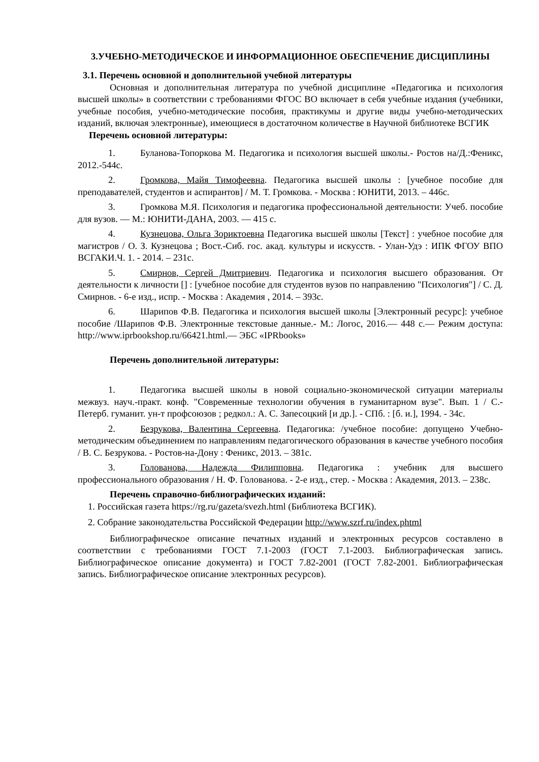3.УЧЕБНО-МЕТОДИЧЕСКОЕ И ИНФОРМАЦИОННОЕ ОБЕСПЕЧЕНИЕ ДИСЦИПЛИНЫ
3.1. Перечень основной и дополнительной учебной литературы
Основная и дополнительная литература по учебной дисциплине «Педагогика и психология высшей школы» в соответствии с требованиями ФГОС ВО включает в себя учебные издания (учебники, учебные пособия, учебно-методические пособия, практикумы и другие виды учебно-методических изданий, включая электронные), имеющиеся в достаточном количестве в Научной библиотеке ВСГИК
Перечень основной литературы:
1. Буланова-Топоркова М. Педагогика и психология высшей школы.- Ростов на/Д.:Феникс, 2012.-544с.
2. Громкова, Майя Тимофеевна. Педагогика высшей школы : [учебное пособие для преподавателей, студентов и аспирантов] / М. Т. Громкова. - Москва : ЮНИТИ, 2013. – 446с.
3. Громкова М.Я. Психология и педагогика профессиональной деятельности: Учеб. пособие для вузов. — М.: ЮНИТИ-ДАНА, 2003. — 415 с.
4. Кузнецова, Ольга Зориктоевна Педагогика высшей школы [Текст] : учебное пособие для магистров / О. З. Кузнецова ; Вост.-Сиб. гос. акад. культуры и искусств. - Улан-Удэ : ИПК ФГОУ ВПО ВСГАКИ.Ч. 1. - 2014. – 231с.
5. Смирнов, Сергей Дмитриевич. Педагогика и психология высшего образования. От деятельности к личности [] : [учебное пособие для студентов вузов по направлению "Психология"] / С. Д. Смирнов. - 6-е изд., испр. - Москва : Академия , 2014. – 393с.
6. Шарипов Ф.В. Педагогика и психология высшей школы [Электронный ресурс]: учебное пособие /Шарипов Ф.В. Электронные текстовые данные.- М.: Логос, 2016.— 448 с.— Режим доступа: http://www.iprbookshop.ru/66421.html.— ЭБС «IPRbooks»
Перечень дополнительной литературы:
1. Педагогика высшей школы в новой социально-экономической ситуации материалы межвуз. науч.-практ. конф. "Современные технологии обучения в гуманитарном вузе". Вып. 1 / С.-Петерб. гуманит. ун-т профсоюзов ; редкол.: А. С. Запесоцкий [и др.]. - СПб. : [б. и.], 1994. - 34с.
2. Безрукова, Валентина Сергеевна. Педагогика: /учебное пособие: допущено Учебно-методическим объединением по направлениям педагогического образования в качестве учебного пособия / В. С. Безрукова. - Ростов-на-Дону : Феникс, 2013. – 381с.
3. Голованова, Надежда Филипповна. Педагогика : учебник для высшего профессионального образования / Н. Ф. Голованова. - 2-е изд., стер. - Москва : Академия, 2013. – 238с.
Перечень справочно-библиографических изданий:
1. Российская газета https://rg.ru/gazeta/svezh.html (Библиотека ВСГИК).
2. Собрание законодательства Российской Федерации http://www.szrf.ru/index.phtml
Библиографическое описание печатных изданий и электронных ресурсов составлено в соответствии с требованиями ГОСТ 7.1-2003 (ГОСТ 7.1-2003. Библиографическая запись. Библиографическое описание документа) и ГОСТ 7.82-2001 (ГОСТ 7.82-2001. Библиографическая запись. Библиографическое описание электронных ресурсов).